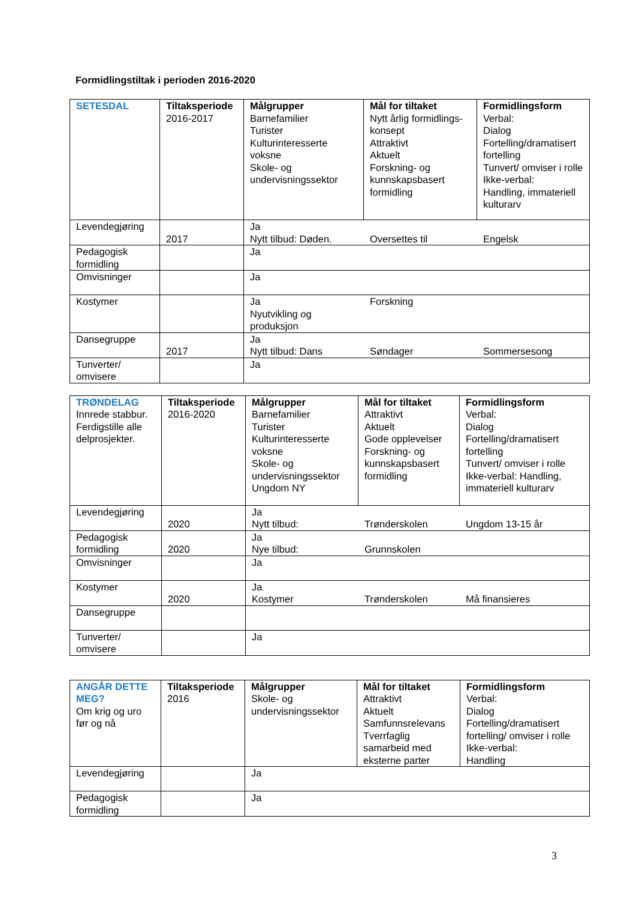Formidlingstiltak i perioden 2016-2020
| SETESDAL | Tiltaksperiode 2016-2017 | Målgrupper Barnefamilier Turister Kulturinteresserte voksne Skole- og undervisningssektor | Mål for tiltaket Nytt årlig formidlings-konsept Attraktivt Aktuelt Forskning- og kunnskapsbasert formidling | Formidlingsform Verbal: Dialog Fortelling/dramatisert fortelling Tunvert/ omviser i rolle Ikke-verbal: Handling, immateriell kulturarv |
| Levendegjøring | 2017 | Ja Nytt tilbud: Døden. Oversettes til Engelsk | | |
| Pedagogisk formidling | | Ja | | |
| Omvisninger | | Ja | | |
| Kostymer | | Ja Forskning Nyutvikling og produksjon | | |
| Dansegruppe | 2017 | Ja Nytt tilbud: Dans Søndager Sommersesong | | |
| Tunverter/ omvisere | | Ja | | |
| TRØNDELAG Innrede stabbur. Ferdigstille alle delprosjekter. | Tiltaksperiode 2016-2020 | Målgrupper Barnefamilier Turister Kulturinteresserte voksne Skole- og undervisningssektor Ungdom NY | Mål for tiltaket Attraktivt Aktuelt Gode opplevelser Forskning- og kunnskapsbasert formidling | Formidlingsform Verbal: Dialog Fortelling/dramatisert fortelling Tunvert/ omviser i rolle Ikke-verbal: Handling, immateriell kulturarv |
| Levendegjøring | 2020 | Ja Nytt tilbud: Trønderskolen Ungdom 13-15 år | | |
| Pedagogisk formidling | 2020 | Ja Nye tilbud: Grunnskolen | | |
| Omvisninger | | Ja | | |
| Kostymer | 2020 | Ja Kostymer Trønderskolen Må finansieres | | |
| Dansegruppe | | | | |
| Tunverter/ omvisere | | Ja | | |
| ANGÅR DETTE MEG? Om krig og uro før og nå | Tiltaksperiode 2016 | Målgrupper Skole- og undervisningssektor | Mål for tiltaket Attraktivt Aktuelt Samfunnsrelevans Tverrfaglig samarbeid med eksterne parter | Formidlingsform Verbal: Dialog Fortelling/dramatisert fortelling/ omviser i rolle Ikke-verbal: Handling |
| Levendegjøring | | Ja | | |
| Pedagogisk formidling | | Ja | | |
3